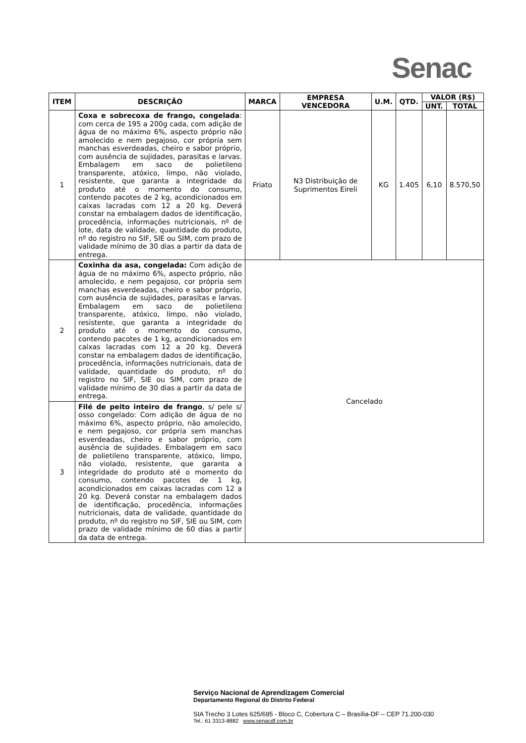Senac
| ITEM | DESCRIÇÃO | MARCA | EMPRESA VENCEDORA | U.M. | QTD. | VALOR (R$) | |
| --- | --- | --- | --- | --- | --- | --- | --- |
| | | | | | | UNT. | TOTAL |
| 1 | Coxa e sobrecoxa de frango, congelada : com cerca de 195 a 200g cada, com adição de água de no máximo 6%, aspecto próprio não amolecido e nem pegajoso, cor própria sem manchas esverdeadas, cheiro e sabor próprio, com ausência de sujidades, parasitas e larvas. Embalagem em saco de polietileno transparente, atóxico, limpo, não violado, resistente, que garanta a integridade do produto até o momento do consumo, contendo pacotes de 2 kg, acondicionados em caixas lacradas com 12 a 20 kg. Deverá constar na embalagem dados de identificação, procedência, informações nutricionais, nº de lote, data de validade, quantidade do produto, nº do registro no SIF, SIE ou SIM, com prazo de validade mínimo de 30 dias a partir da data de entrega. | Friato | N3 Distribuição de Suprimentos Eireli | KG | 1.405 | 6,10 | 8.570,50 |
| 2 | Coxinha da asa, congelada: Com adição de água de no máximo 6%, aspecto próprio, não amolecido, e nem pegajoso, cor própria sem manchas esverdeadas, cheiro e sabor próprio, com ausência de sujidades, parasitas e larvas. Embalagem em saco de polietileno transparente, atóxico, limpo, não violado, resistente, que garanta a integridade do produto até o momento do consumo, contendo pacotes de 1 kg, acondicionados em caixas lacradas com 12 a 20 kg. Deverá constar na embalagem dados de identificação, procedência, informações nutricionais, data de validade, quantidade do produto, nº do registro no SIF, SIE ou SIM, com prazo de validade mínimo de 30 dias a partir da data de entrega. | Cancelado | | | | | |
| 3 | Filé de peito inteiro de frango , s/ pele s/ osso congelado: Com adição de água de no máximo 6%, aspecto próprio, não amolecido, e nem pegajoso, cor própria sem manchas esverdeadas, cheiro e sabor próprio, com ausência de sujidades. Embalagem em saco de polietileno transparente, atóxico, limpo, não violado, resistente, que garanta a integridade do produto até o momento do consumo, contendo pacotes de 1 kg, acondicionados em caixas lacradas com 12 a 20 kg. Deverá constar na embalagem dados de identificação, procedência, informações nutricionais, data de validade, quantidade do produto, nº do registro no SIF, SIE ou SIM, com prazo de validade mínimo de 60 dias a partir da data de entrega. | | | | | | |
Serviço Nacional de Aprendizagem Comercial
Departamento Regional do Distrito Federal
SIA Trecho 3 Lotes 625/695 - Bloco C, Cobertura C – Brasília-DF – CEP 71.200-030
Tel.: 61 3313-8882 www.senacdf.com.br